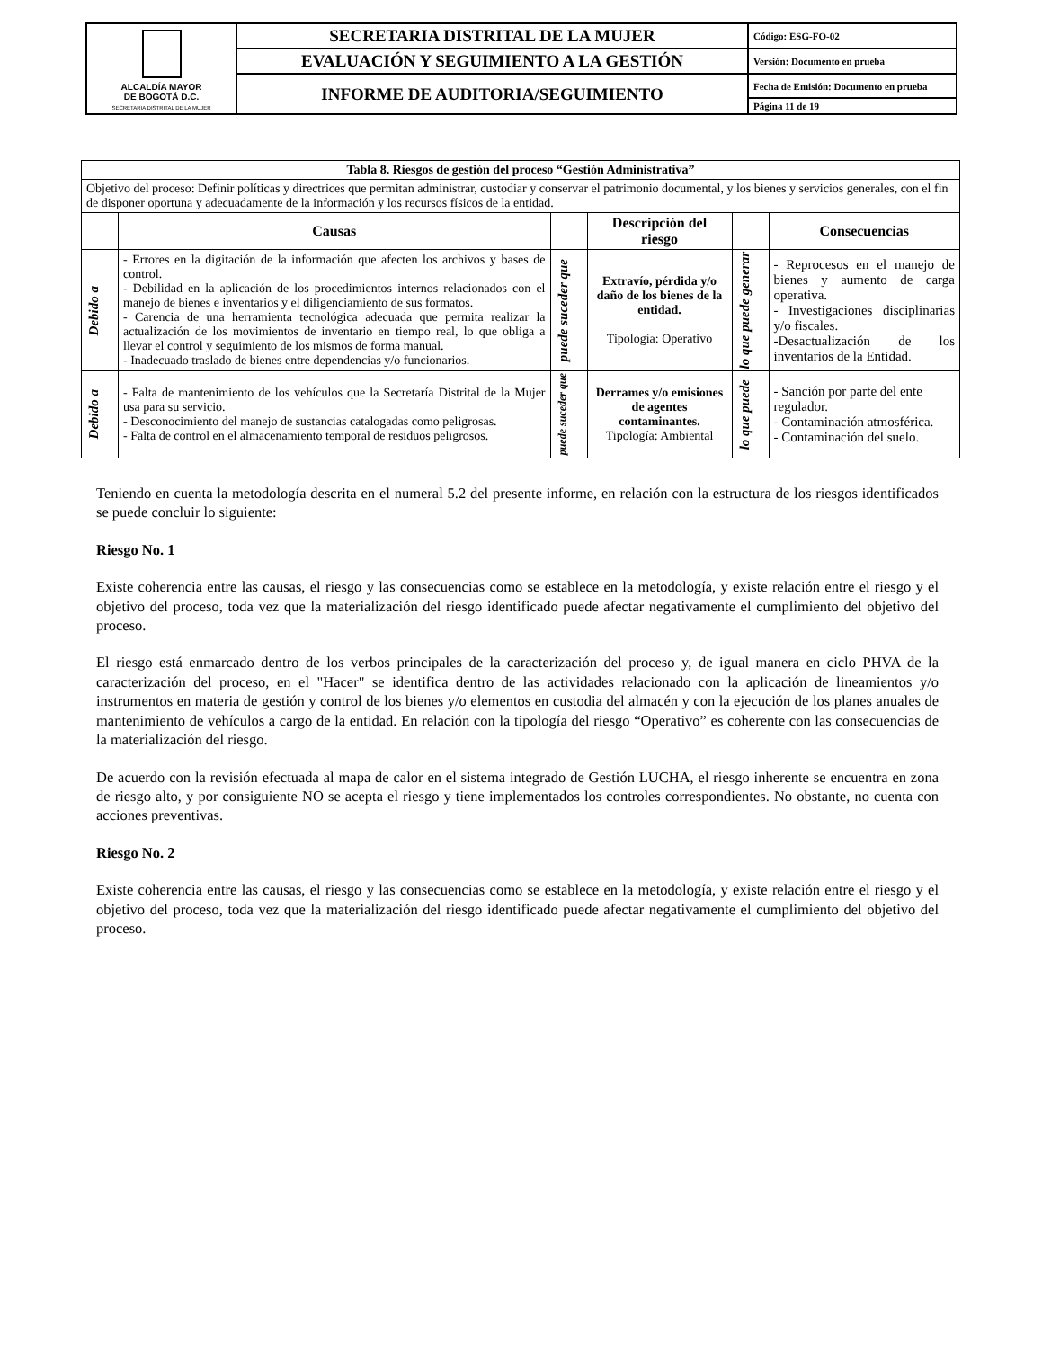| ALCALDÍA MAYOR DE BOGOTÁ D.C. SECRETARIA DISTRITAL DE LA MUJER | SECRETARIA DISTRITAL DE LA MUJER | Código: ESG-FO-02 |
| | EVALUACIÓN Y SEGUIMIENTO A LA GESTIÓN | Versión: Documento en prueba |
| | INFORME DE AUDITORIA/SEGUIMIENTO | Fecha de Emisión: Documento en prueba |
| | | Página 11 de 19 |
| Tabla 8. Riesgos de gestión del proceso “Gestión Administrativa” | | | | | |
| --- | --- | --- | --- | --- | --- |
| Objetivo del proceso: Definir políticas y directrices que permitan administrar, custodiar y conservar el patrimonio documental, y los bienes y servicios generales, con el fin de disponer oportuna y adecuadamente de la información y los recursos físicos de la entidad. | | | | | |
| | Causas | | Descripción del riesgo | | Consecuencias |
| Debido a | - Errores en la digitación de la información que afecten los archivos y bases de control. - Debilidad en la aplicación de los procedimientos internos relacionados con el manejo de bienes e inventarios y el diligenciamiento de sus formatos. - Carencia de una herramienta tecnológica adecuada que permita realizar la actualización de los movimientos de inventario en tiempo real, lo que obliga a llevar el control y seguimiento de los mismos de forma manual. - Inadecuado traslado de bienes entre dependencias y/o funcionarios. | puede suceder que | Extravío, pérdida y/o daño de los bienes de la entidad. Tipología: Operativo | lo que puede generar | - Reprocesos en el manejo de bienes y aumento de carga operativa. - Investigaciones disciplinarias y/o fiscales. -Desactualización de los inventarios de la Entidad. |
| Debido a | - Falta de mantenimiento de los vehículos que la Secretaría Distrital de la Mujer usa para su servicio. - Desconocimiento del manejo de sustancias catalogadas como peligrosas. - Falta de control en el almacenamiento temporal de residuos peligrosos. | puede suceder que | Derrames y/o emisiones de agentes contaminantes. Tipología: Ambiental | lo que puede | - Sanción por parte del ente regulador. - Contaminación atmosférica. - Contaminación del suelo. |
Teniendo en cuenta la metodología descrita en el numeral 5.2 del presente informe, en relación con la estructura de los riesgos identificados se puede concluir lo siguiente:
Riesgo No. 1
Existe coherencia entre las causas, el riesgo y las consecuencias como se establece en la metodología, y existe relación entre el riesgo y el objetivo del proceso, toda vez que la materialización del riesgo identificado puede afectar negativamente el cumplimiento del objetivo del proceso.
El riesgo está enmarcado dentro de los verbos principales de la caracterización del proceso y, de igual manera en ciclo PHVA de la caracterización del proceso, en el "Hacer" se identifica dentro de las actividades relacionado con la aplicación de lineamientos y/o instrumentos en materia de gestión y control de los bienes y/o elementos en custodia del almacén y con la ejecución de los planes anuales de mantenimiento de vehículos a cargo de la entidad. En relación con la tipología del riesgo “Operativo” es coherente con las consecuencias de la materialización del riesgo.
De acuerdo con la revisión efectuada al mapa de calor en el sistema integrado de Gestión LUCHA, el riesgo inherente se encuentra en zona de riesgo alto, y por consiguiente NO se acepta el riesgo y tiene implementados los controles correspondientes. No obstante, no cuenta con acciones preventivas.
Riesgo No. 2
Existe coherencia entre las causas, el riesgo y las consecuencias como se establece en la metodología, y existe relación entre el riesgo y el objetivo del proceso, toda vez que la materialización del riesgo identificado puede afectar negativamente el cumplimiento del objetivo del proceso.